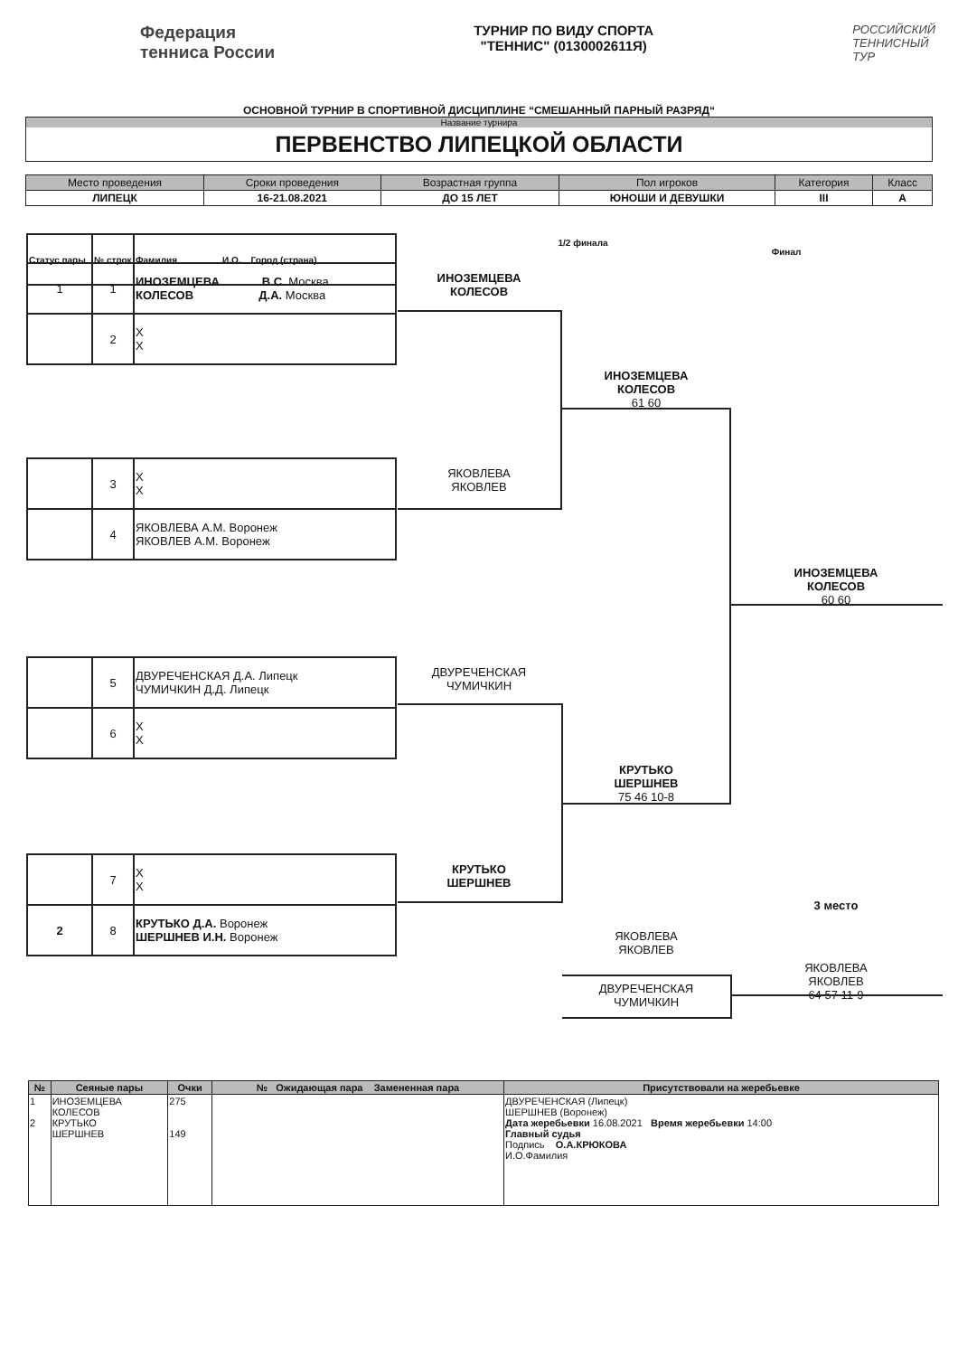Федерация
тенниса России
ТУРНИР ПО ВИДУ СПОРТА
"ТЕННИС" (0130002611Я)
РОССИЙСКИЙ
ТЕННИСНЫЙ
ТУР
ОСНОВНОЙ ТУРНИР В СПОРТИВНОЙ ДИСЦИПЛИНЕ “СМЕШАННЫЙ ПАРНЫЙ РАЗРЯД“
Название турнира
ПЕРВЕНСТВО ЛИПЕЦКОЙ ОБЛАСТИ
| Место проведения | Сроки проведения | Возрастная группа | Пол игроков | Категория | Класс |
| --- | --- | --- | --- | --- | --- |
| ЛИПЕЦК | 16-21.08.2021 | ДО 15 ЛЕТ | ЮНОШИ И ДЕВУШКИ | III | А |
| Статус пары | № строк | Фамилия И.О. Город (страна) |
1/2 финала
Финал
| 1 | 1 | ИНОЗЕМЦЕВА В.С. Москва КОЛЕСОВ Д.А. Москва |
| | 2 | X X |
| | 3 | X X |
| | 4 | ЯКОВЛЕВА А.М. Воронеж ЯКОВЛЕВ А.М. Воронеж |
| | 5 | ДВУРЕЧЕНСКАЯ Д.А. Липецк ЧУМИЧКИН Д.Д. Липецк |
| | 6 | X X |
| | 7 | X X |
| 2 | 8 | КРУТЬКО Д.А. Воронеж ШЕРШНЕВ И.Н. Воронеж |
ИНОЗЕМЦЕВА
КОЛЕСОВ
ЯКОВЛЕВА
ЯКОВЛЕВ
ДВУРЕЧЕНСКАЯ
ЧУМИЧКИН
КРУТЬКО
ШЕРШНЕВ
ИНОЗЕМЦЕВА
КОЛЕСОВ
61 60
КРУТЬКО
ШЕРШНЕВ
75 46 10-8
ИНОЗЕМЦЕВА
КОЛЕСОВ
60 60
3 место
ЯКОВЛЕВА
ЯКОВЛЕВ
ДВУРЕЧЕНСКАЯ
ЧУМИЧКИН
ЯКОВЛЕВА
ЯКОВЛЕВ
64 57 11-9
| № | Сеяные пары | Очки | № Ожидающая пара Замененная пара | Присутствовали на жеребьевке |
| --- | --- | --- | --- | --- |
| 1 2 | ИНОЗЕМЦЕВА КОЛЕСОВ КРУТЬКО ШЕРШНЕВ | 275 149 | | ДВУРЕЧЕНСКАЯ (Липецк) ШЕРШНЕВ (Воронеж) Дата жеребьевки 16.08.2021 Время жеребьевки 14:00 Главный судья Подпись О.А.КРЮКОВА И.О.Фамилия |